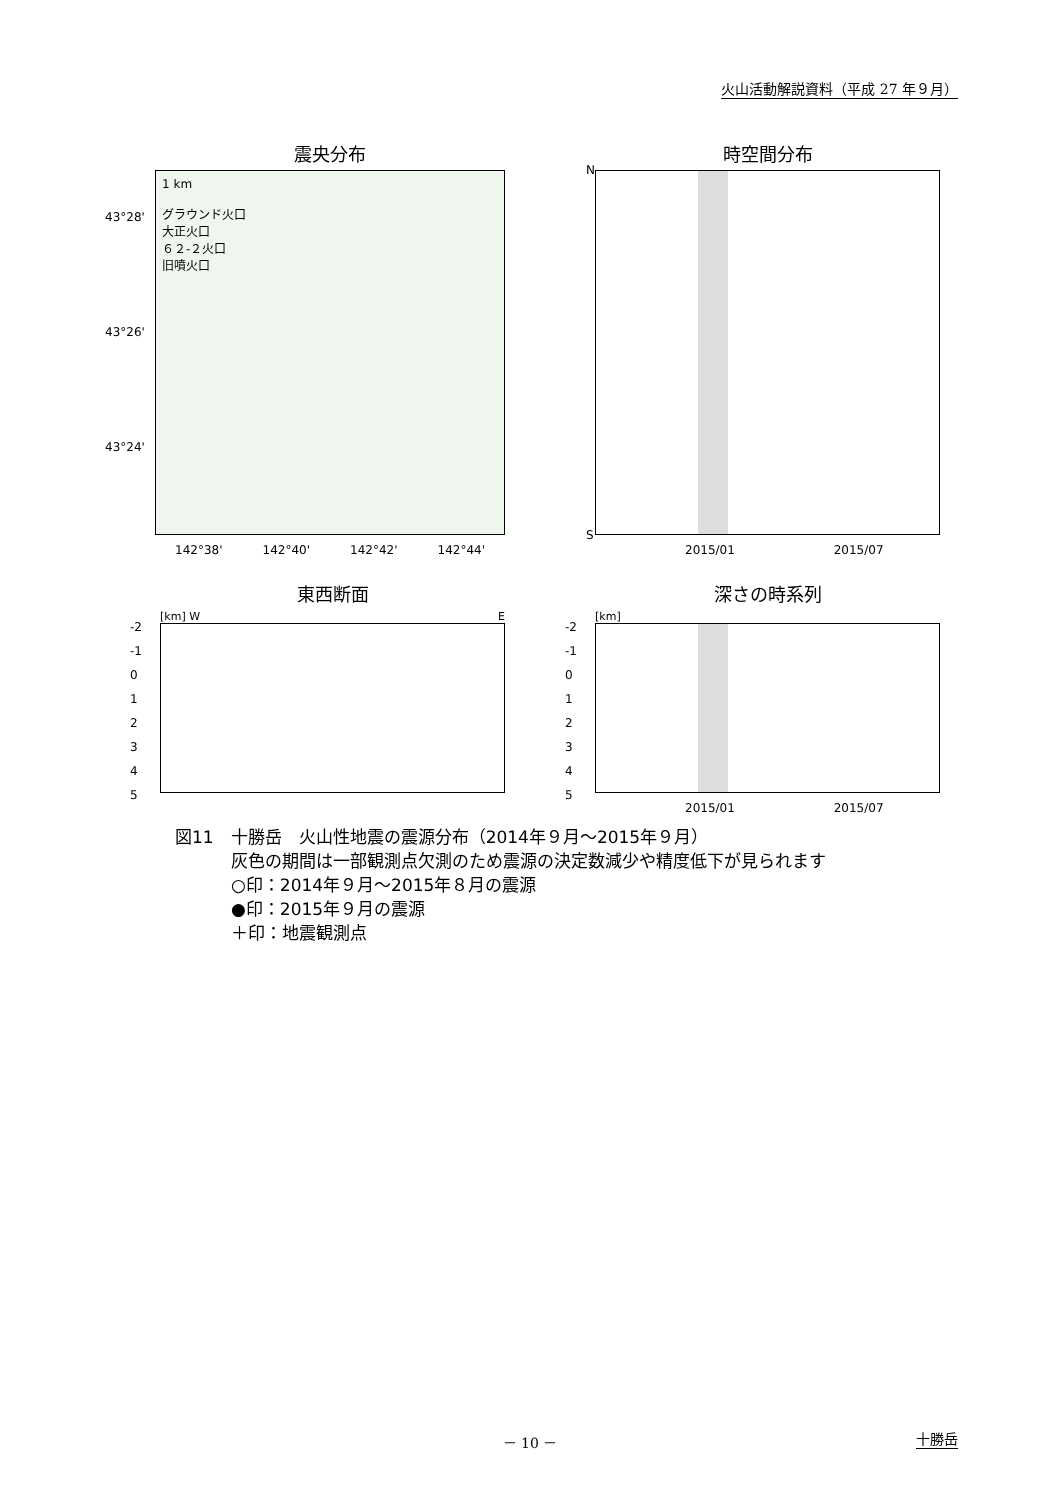火山活動解説資料（平成 27 年９月）
震央分布
1 km
グラウンド火口
大正火口
６２-２火口
旧噴火口
142°38' 142°40' 142°42' 142°44'
43°28'
43°26'
43°24'
時空間分布
N
S
2015/01 2015/07
東西断面
[km] W E
-2
-1
0
1
2
3
4
5
深さの時系列
[km]
2015/01 2015/07
-2
-1
0
1
2
3
4
5
図11　十勝岳　火山性地震の震源分布（2014年９月～2015年９月）
灰色の期間は一部観測点欠測のため震源の決定数減少や精度低下が見られます
○印：2014年９月～2015年８月の震源
●印：2015年９月の震源
＋印：地震観測点
－ 10 － 十勝岳